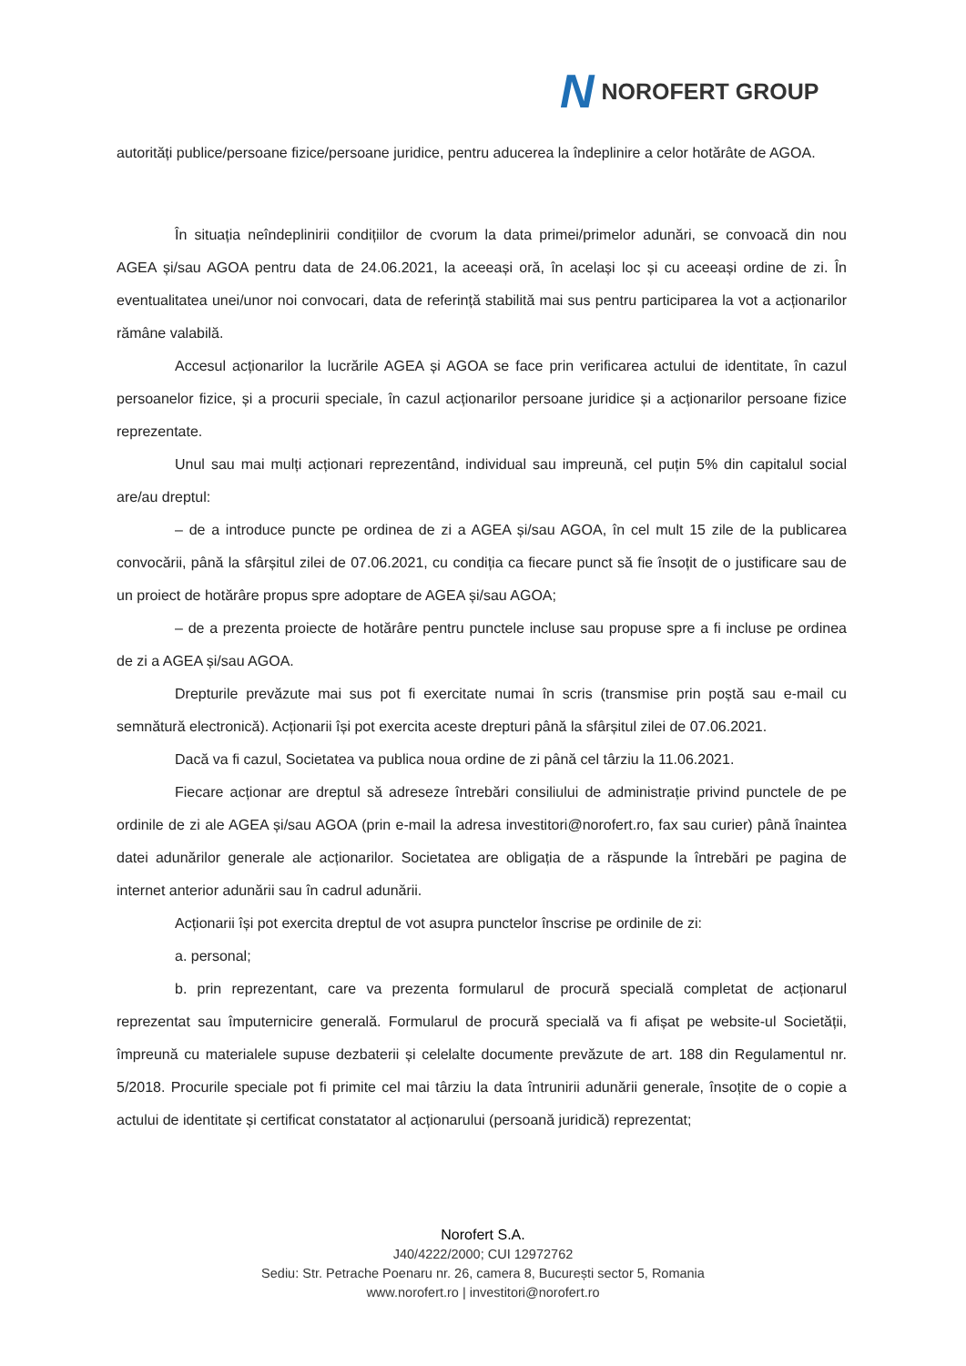N NOROFERT GROUP
autorități publice/persoane fizice/persoane juridice, pentru aducerea la îndeplinire a celor hotărâte de AGOA.
În situația neîndeplinirii condițiilor de cvorum la data primei/primelor adunări, se convoacă din nou AGEA și/sau AGOA pentru data de 24.06.2021, la aceeași oră, în același loc și cu aceeași ordine de zi. În eventualitatea unei/unor noi convocari, data de referință stabilită mai sus pentru participarea la vot a acționarilor rămâne valabilă.
Accesul acționarilor la lucrările AGEA și AGOA se face prin verificarea actului de identitate, în cazul persoanelor fizice, și a procurii speciale, în cazul acționarilor persoane juridice și a acționarilor persoane fizice reprezentate.
Unul sau mai mulți acționari reprezentând, individual sau impreună, cel puțin 5% din capitalul social are/au dreptul:
– de a introduce puncte pe ordinea de zi a AGEA și/sau AGOA, în cel mult 15 zile de la publicarea convocării, până la sfârșitul zilei de 07.06.2021, cu condiția ca fiecare punct să fie însoțit de o justificare sau de un proiect de hotărâre propus spre adoptare de AGEA și/sau AGOA;
– de a prezenta proiecte de hotărâre pentru punctele incluse sau propuse spre a fi incluse pe ordinea de zi a AGEA și/sau AGOA.
Drepturile prevăzute mai sus pot fi exercitate numai în scris (transmise prin poștă sau e-mail cu semnătură electronică). Acționarii își pot exercita aceste drepturi până la sfârșitul zilei de 07.06.2021.
Dacă va fi cazul, Societatea va publica noua ordine de zi până cel târziu la 11.06.2021.
Fiecare acționar are dreptul să adreseze întrebări consiliului de administrație privind punctele de pe ordinile de zi ale AGEA și/sau AGOA (prin e-mail la adresa investitori@norofert.ro, fax sau curier) până înaintea datei adunărilor generale ale acționarilor. Societatea are obligația de a răspunde la întrebări pe pagina de internet anterior adunării sau în cadrul adunării.
Acționarii își pot exercita dreptul de vot asupra punctelor înscrise pe ordinile de zi:
a. personal;
b. prin reprezentant, care va prezenta formularul de procură specială completat de acționarul reprezentat sau împuternicire generală. Formularul de procură specială va fi afișat pe website-ul Societății, împreună cu materialele supuse dezbaterii și celelalte documente prevăzute de art. 188 din Regulamentul nr. 5/2018. Procurile speciale pot fi primite cel mai târziu la data întrunirii adunării generale, însoțite de o copie a actului de identitate și certificat constatator al acționarului (persoană juridică) reprezentat;
Norofert S.A.
J40/4222/2000; CUI 12972762
Sediu: Str. Petrache Poenaru nr. 26, camera 8, București sector 5, Romania
www.norofert.ro | investitori@norofert.ro